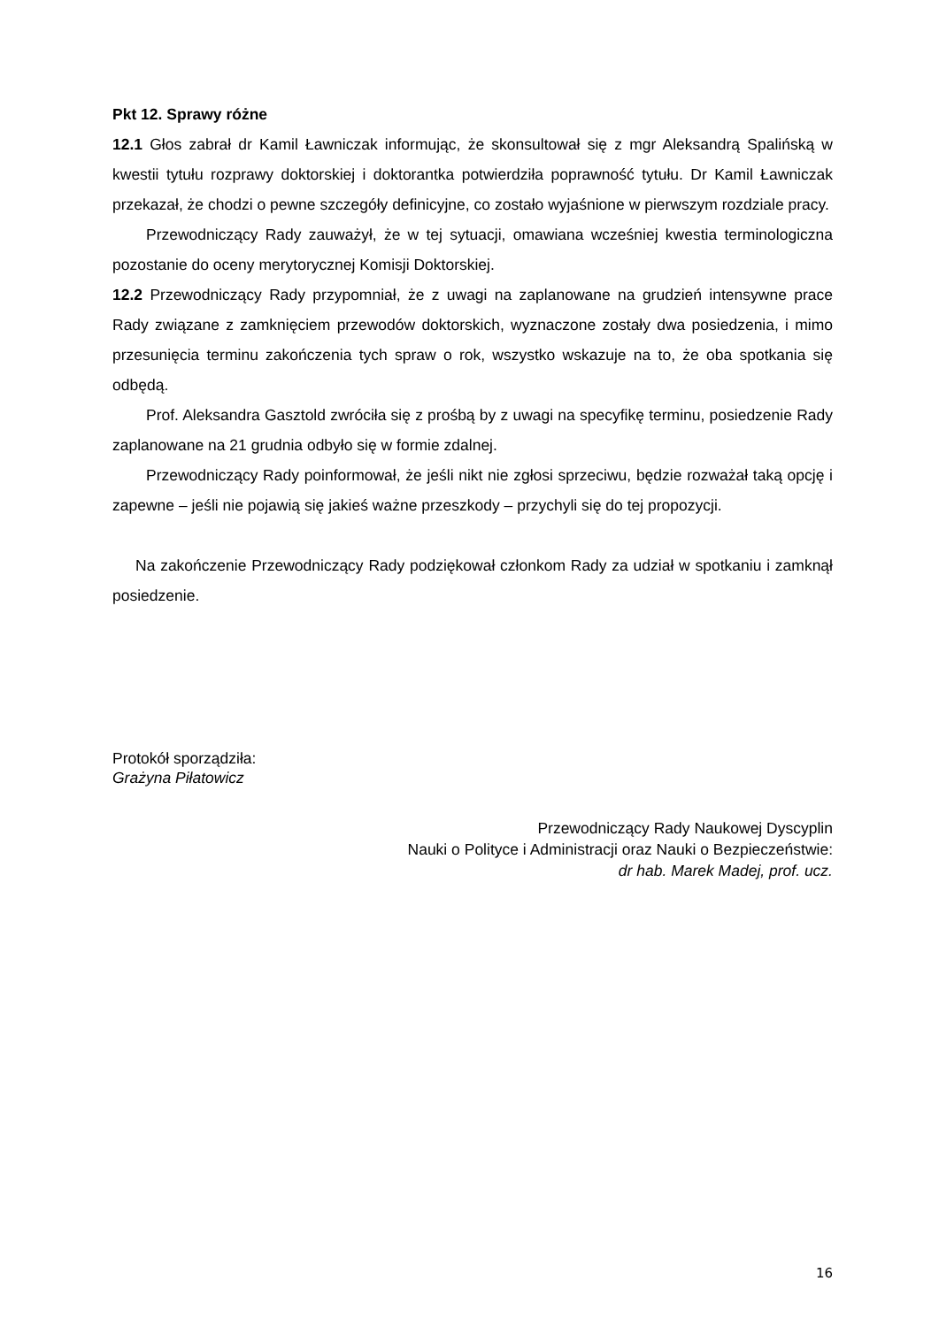Pkt 12. Sprawy różne
12.1 Głos zabrał dr Kamil Ławniczak informując, że skonsultował się z mgr Aleksandrą Spalińską w kwestii tytułu rozprawy doktorskiej i doktorantka potwierdziła poprawność tytułu. Dr Kamil Ławniczak przekazał, że chodzi o pewne szczegóły definicyjne, co zostało wyjaśnione w pierwszym rozdziale pracy.
Przewodniczący Rady zauważył, że w tej sytuacji, omawiana wcześniej kwestia terminologiczna pozostanie do oceny merytorycznej Komisji Doktorskiej.
12.2 Przewodniczący Rady przypomniał, że z uwagi na zaplanowane na grudzień intensywne prace Rady związane z zamknięciem przewodów doktorskich, wyznaczone zostały dwa posiedzenia, i mimo przesunięcia terminu zakończenia tych spraw o rok, wszystko wskazuje na to, że oba spotkania się odbędą.
Prof. Aleksandra Gasztold zwróciła się z prośbą by z uwagi na specyfikę terminu, posiedzenie Rady zaplanowane na 21 grudnia odbyło się w formie zdalnej.
Przewodniczący Rady poinformował, że jeśli nikt nie zgłosi sprzeciwu, będzie rozważał taką opcję i zapewne – jeśli nie pojawią się jakieś ważne przeszkody – przychyli się do tej propozycji.
Na zakończenie Przewodniczący Rady podziękował członkom Rady za udział w spotkaniu i zamknął posiedzenie.
Protokół sporządziła:
Grażyna Piłatowicz
Przewodniczący Rady Naukowej Dyscyplin
Nauki o Polityce i Administracji oraz Nauki o Bezpieczeństwie:
dr hab. Marek Madej, prof. ucz.
16